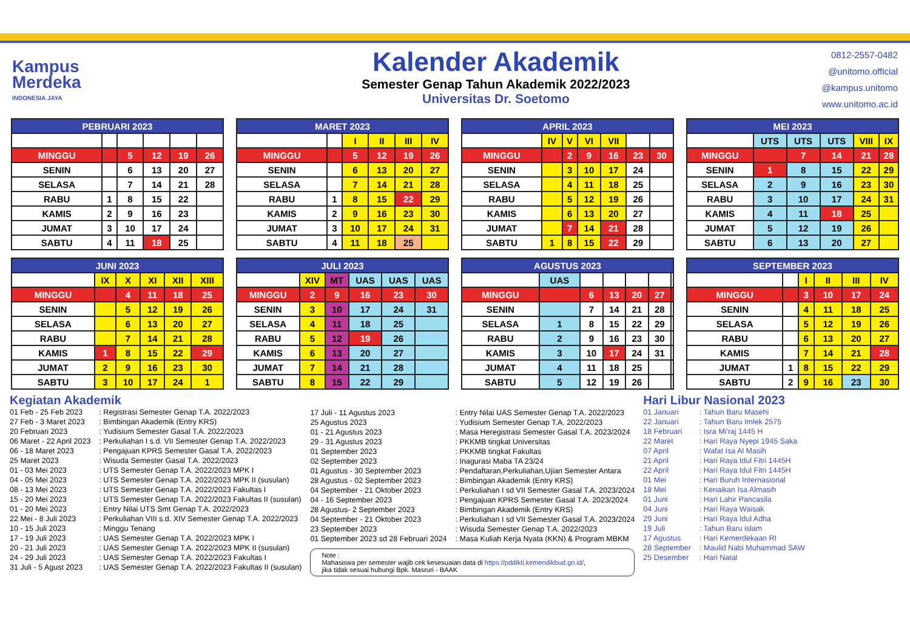Kampus
Merdeka
INDONESIA JAYA
Kalender Akademik
Semester Genap Tahun Akademik 2022/2023
Universitas Dr. Soetomo
0812-2557-0482
@unitomo.official
@kampus.unitomo
www.unitomo.ac.id
| PEBRUARI 2023 | | | | | |
| --- | --- | --- | --- | --- | --- |
| MINGGU | | 5 | 12 | 19 | 26 |
| SENIN | | 6 | 13 | 20 | 27 |
| SELASA | | 7 | 14 | 21 | 28 |
| RABU | 1 | 8 | 15 | 22 | |
| KAMIS | 2 | 9 | 16 | 23 | |
| JUMAT | 3 | 10 | 17 | 24 | |
| SABTU | 4 | 11 | 18 | 25 | |
| MARET 2023 | | | | | |
| --- | --- | --- | --- | --- | --- |
| | | I | II | III | IV |
| MINGGU | | 5 | 12 | 19 | 26 |
| SENIN | | 6 | 13 | 20 | 27 |
| SELASA | | 7 | 14 | 21 | 28 |
| RABU | 1 | 8 | 15 | 22 | 29 |
| KAMIS | 2 | 9 | 16 | 23 | 30 |
| JUMAT | 3 | 10 | 17 | 24 | 31 |
| SABTU | 4 | 11 | 18 | 25 | |
| APRIL 2023 | | | | | | |
| --- | --- | --- | --- | --- | --- | --- |
| | IV | V | VI | VII | | |
| MINGGU | | 2 | 9 | 16 | 23 | 30 |
| SENIN | | 3 | 10 | 17 | 24 | |
| SELASA | | 4 | 11 | 18 | 25 | |
| RABU | | 5 | 12 | 19 | 26 | |
| KAMIS | | 6 | 13 | 20 | 27 | |
| JUMAT | | 7 | 14 | 21 | 28 | |
| SABTU | 1 | 8 | 15 | 22 | 29 | |
| MEI 2023 | | | | | |
| --- | --- | --- | --- | --- | --- |
| | UTS | UTS | UTS | VIII | IX |
| MINGGU | | 7 | 14 | 21 | 28 |
| SENIN | 1 | 8 | 15 | 22 | 29 |
| SELASA | 2 | 9 | 16 | 23 | 30 |
| RABU | 3 | 10 | 17 | 24 | 31 |
| KAMIS | 4 | 11 | 18 | 25 | |
| JUMAT | 5 | 12 | 19 | 26 | |
| SABTU | 6 | 13 | 20 | 27 | |
| JUNI 2023 | | | | | |
| --- | --- | --- | --- | --- | --- |
| | IX | X | XI | XII | XIII |
| MINGGU | | 4 | 11 | 18 | 25 |
| SENIN | | 5 | 12 | 19 | 26 |
| SELASA | | 6 | 13 | 20 | 27 |
| RABU | | 7 | 14 | 21 | 28 |
| KAMIS | 1 | 8 | 15 | 22 | 29 |
| JUMAT | 2 | 9 | 16 | 23 | 30 |
| SABTU | 3 | 10 | 17 | 24 | 1 |
| JULI 2023 | | | | | |
| --- | --- | --- | --- | --- | --- |
| | XIV | MT | UAS | UAS | UAS |
| MINGGU | 2 | 9 | 16 | 23 | 30 |
| SENIN | 3 | 10 | 17 | 24 | 31 |
| SELASA | 4 | 11 | 18 | 25 | |
| RABU | 5 | 12 | 19 | 26 | |
| KAMIS | 6 | 13 | 20 | 27 | |
| JUMAT | 7 | 14 | 21 | 28 | |
| SABTU | 8 | 15 | 22 | 29 | |
| AGUSTUS 2023 | | | | | | |
| --- | --- | --- | --- | --- | --- | --- |
| | UAS | | | | | |
| MINGGU | | 6 | 13 | 20 | 27 | |
| SENIN | | 7 | 14 | 21 | 28 | |
| SELASA | 1 | 8 | 15 | 22 | 29 | |
| RABU | 2 | 9 | 16 | 23 | 30 | |
| KAMIS | 3 | 10 | 17 | 24 | 31 | |
| JUMAT | 4 | 11 | 18 | 25 | | |
| SABTU | 5 | 12 | 19 | 26 | | |
| SEPTEMBER 2023 | | | | | |
| --- | --- | --- | --- | --- | --- |
| | | I | II | III | IV |
| MINGGU | | 3 | 10 | 17 | 24 |
| SENIN | | 4 | 11 | 18 | 25 |
| SELASA | | 5 | 12 | 19 | 26 |
| RABU | | 6 | 13 | 20 | 27 |
| KAMIS | | 7 | 14 | 21 | 28 |
| JUMAT | 1 | 8 | 15 | 22 | 29 |
| SABTU | 2 | 9 | 16 | 23 | 30 |
Kegiatan Akademik
01 Feb - 25 Feb 2023: Registrasi Semester Genap T.A. 2022/2023 27 Feb - 3 Maret 2023: Bimbingan Akademik (Entry KRS) 20 Februari 2023: Yudisium Semester Gasal T.A. 2022/2023 06 Maret - 22 April 2023: Perkuliahan I s.d. VII Semester Genap T.A. 2022/2023 06 - 18 Maret 2023: Pengajuan KPRS Semester Gasal T.A. 2022/2023 25 Maret 2023: Wisuda Semester Gasal T.A. 2022/2023 01 - 03 Mei 2023: UTS Semester Genap T.A. 2022/2023 MPK I 04 - 05 Mei 2023: UTS Semester Genap T.A. 2022/2023 MPK II (susulan) 08 - 13 Mei 2023: UTS Semester Genap T.A. 2022/2023 Fakultas I 15 - 20 Mei 2023: UTS Semester Genap T.A. 2022/2023 Fakultas II (susulan) 01 - 20 Mei 2023: Entry Nilai UTS Smt Genap T.A. 2022/2023 22 Mei - 8 Juli 2023: Perkuliahan VIII s.d. XIV Semester Genap T.A. 2022/2023 10 - 15 Juli 2023: Minggu Tenang 17 - 19 Juli 2023: UAS Semester Genap T.A. 2022/2023 MPK I 20 - 21 Juli 2023: UAS Semester Genap T.A. 2022/2023 MPK II (susulan) 24 - 29 Juli 2023: UAS Semester Genap T.A. 2022/2023 Fakultas I 31 Juli - 5 Agust 2023: UAS Semester Genap T.A. 2022/2023 Fakultas II (susulan)
17 Juli - 11 Agustus 2023: Entry Nilai UAS Semester Genap T.A. 2022/2023 25 Agustus 2023: Yudisium Semester Genap T.A. 2022/2023 01 - 21 Agustus 2023: Masa Heregistrasi Semester Gasal T.A. 2023/2024 29 - 31 Agustus 2023: PKKMB tingkat Universitas 01 September 2023: PKKMB tingkat Fakultas 02 September 2023: Inagurasi Maba TA 23/24 01 Agustus - 30 September 2023: Pendaftaran,Perkuliahan,Ujian Semester Antara 28 Agustus - 02 September 2023: Bimbingan Akademik (Entry KRS) 04 September - 21 Oktober 2023: Perkuliahan I sd VII Semester Gasal T.A. 2023/2024 04 - 16 September 2023: Pengajuan KPRS Semester Gasal T.A. 2023/2024 28 Agustus- 2 September 2023: Bimbingan Akademik (Entry KRS) 04 September - 21 Oktober 2023: Perkuliahan I sd VII Semester Gasal T.A. 2023/2024 23 September 2023: Wisuda Semester Genap T.A. 2022/2023 01 September 2023 sd 28 Februari 2024: Masa Kuliah Kerja Nyata (KKN) & Program MBKM
Note :
Mahasiswa per semester wajib cek kesesuaian data di https://pddikti.kemendikbud.go.id/,
jika tidak sesuai hubungi Bpk. Masruri - BAAK
Hari Libur Nasional 2023
01 Januari: Tahun Baru Masehi 22 Januari: Tahun Baru Imlek 2575 18 Februari: Isra Mi'raj 1445 H 22 Maret: Hari Raya Nyepi 1945 Saka 07 April: Wafat Isa Al Masih 21 April: Hari Raya Idul Fitri 1445H 22 April: Hari Raya Idul Fitri 1445H 01 Mei: Hari Buruh Internasional 18 Mei: Kenaikan Isa Almasih 01 Juni: Hari Lahir Pancasila 04 Juni: Hari Raya Waisak 29 Juni: Hari Raya Idul Adha 19 Juli: Tahun Baru islam 17 Agustus: Hari Kemerdekaan RI 28 September: Maulid Nabi Muhammad SAW 25 Desember: Hari Natal